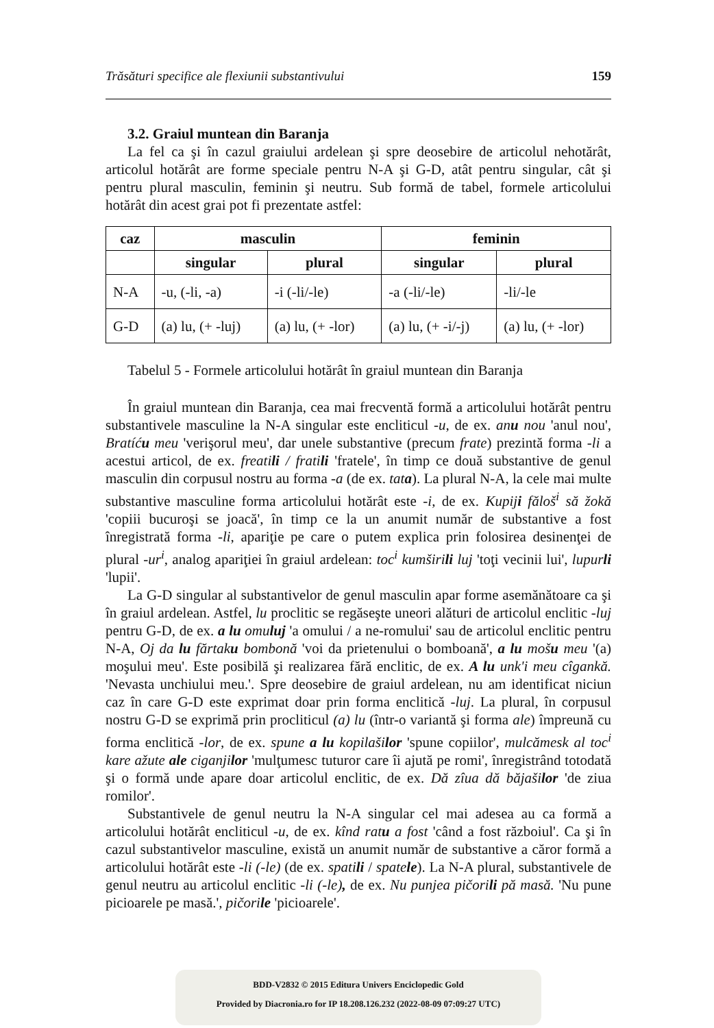Trăsături specifice ale flexiunii substantivului 159
3.2. Graiul muntean din Baranja
La fel ca şi în cazul graiului ardelean şi spre deosebire de articolul nehotărât, articolul hotărât are forme speciale pentru N-A şi G-D, atât pentru singular, cât şi pentru plural masculin, feminin şi neutru. Sub formă de tabel, formele articolului hotărât din acest grai pot fi prezentate astfel:
| caz | masculin | | feminin | |
| --- | --- | --- | --- | --- |
| | singular | plural | singular | plural |
| N-A | -u, (-li, -a) | -i (-li/-le) | -a (-li/-le) | -li/-le |
| G-D | (a) lu, (+ -luj) | (a) lu, (+ -lor) | (a) lu, (+ -i/-j) | (a) lu, (+ -lor) |
Tabelul 5 - Formele articolului hotărât în graiul muntean din Baranja
În graiul muntean din Baranja, cea mai frecventă formă a articolului hotărât pentru substantivele masculine la N-A singular este encliticul -u, de ex. anu nou 'anul nou', Bratíću meu 'verişorul meu', dar unele substantive (precum frate) prezintă forma -li a acestui articol, de ex. freatili / fratili 'fratele', în timp ce două substantive de genul masculin din corpusul nostru au forma -a (de ex. tata). La plural N-A, la cele mai multe substantive masculine forma articolului hotărât este -i, de ex. Kupiji fălоš<sup>i</sup> să žokă 'copiii bucuroşi se joacă', în timp ce la un anumit număr de substantive a fost înregistrată forma -li, apariţie pe care o putem explica prin folosirea desinenţei de plural -ur<sup>i</sup>, analog apariţiei în graiul ardelean: toc<sup>i</sup> kumširili luj 'toţi vecinii lui', lupurli 'lupii'.
La G-D singular al substantivelor de genul masculin apar forme asemănătoare ca şi în graiul ardelean. Astfel, lu proclitic se regăseşte uneori alături de articolul enclitic -luj pentru G-D, de ex. a lu omuluj 'a omului / a ne-romului' sau de articolul enclitic pentru N-A, Oj da lu fărtaku bombonă 'voi da prietenului o bomboană', a lu mošu meu '(a) moşului meu'. Este posibilă şi realizarea fără enclitic, de ex. A lu unk'i meu cîgankă. 'Nevasta unchiului meu.'. Spre deosebire de graiul ardelean, nu am identificat niciun caz în care G-D este exprimat doar prin forma enclitică -luj. La plural, în corpusul nostru G-D se exprimă prin procliticul (a) lu (într-o variantă şi forma ale) împreună cu forma enclitică -lor, de ex. spune a lu kopilašilor 'spune copiilor', mulcămesk al toc<sup>i</sup> kare ažute ale ciganjilor 'mulţumesc tuturor care îi ajută pe romi', înregistrând totodată şi o formă unde apare doar articolul enclitic, de ex. Dă zîua dă băjašilor 'de ziua romilor'.
Substantivele de genul neutru la N-A singular cel mai adesea au ca formă a articolului hotărât encliticul -u, de ex. kînd ratu a fost 'când a fost războiul'. Ca şi în cazul substantivelor masculine, există un anumit număr de substantive a căror formă a articolului hotărât este -li (-le) (de ex. spatili / spatele). La N-A plural, substantivele de genul neutru au articolul enclitic -li (-le), de ex. Nu punjea pičorili pă masă. 'Nu pune picioarele pe masă.', pičorile 'picioarele'.
BDD-V2832 © 2015 Editura Univers Enciclopedic Gold
Provided by Diacronia.ro for IP 18.208.126.232 (2022-08-09 07:09:27 UTC)